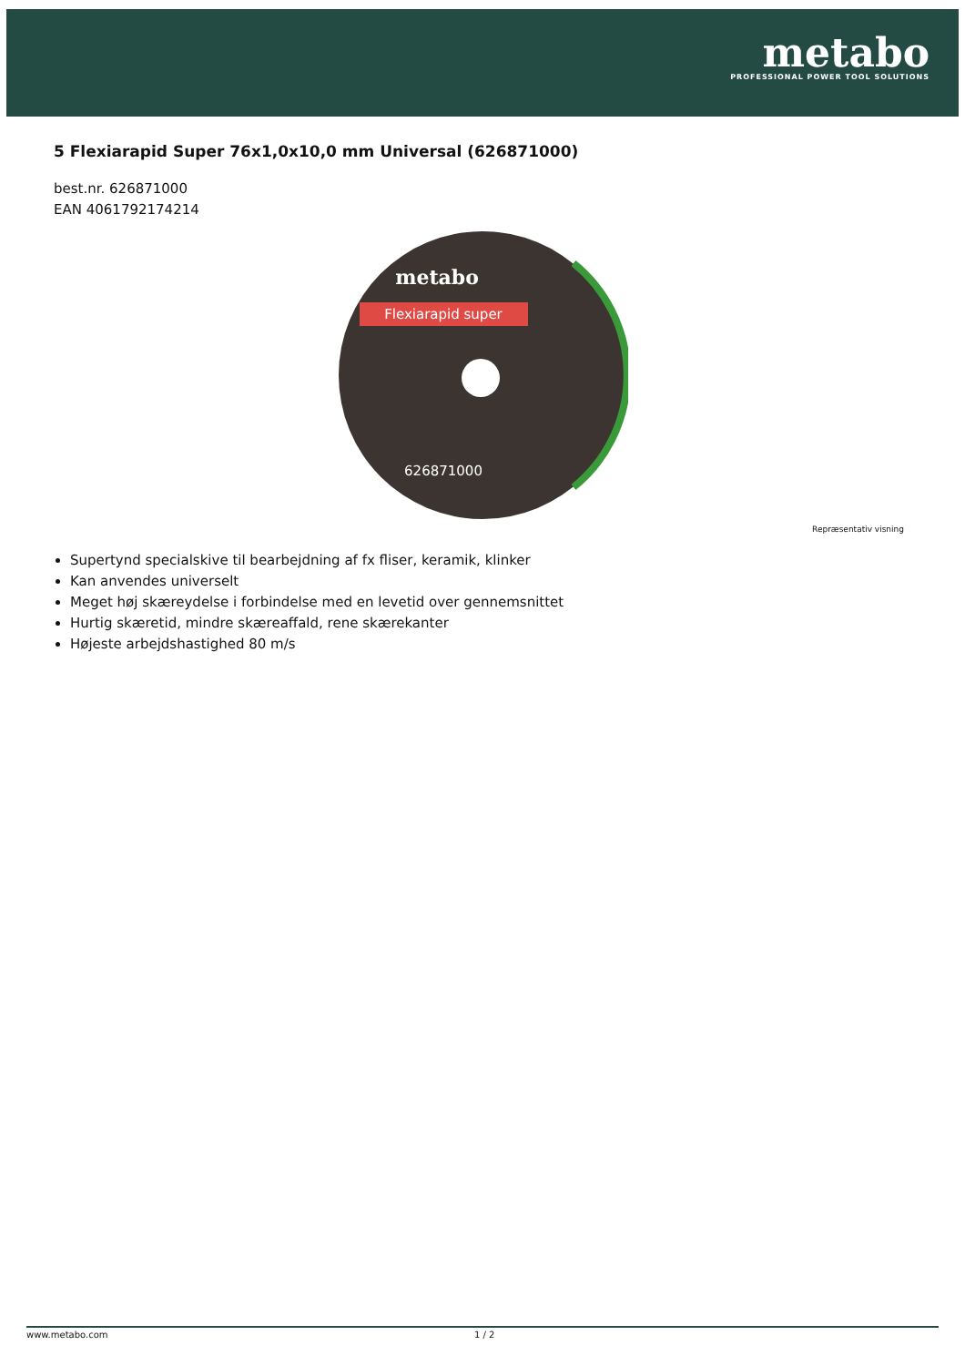metabo
PROFESSIONAL POWER TOOL SOLUTIONS
5 Flexiarapid Super 76x1,0x10,0 mm Universal (626871000)
best.nr. 626871000
EAN 4061792174214
Flexiarapid super
metabo
626871000
Repræsentativ visning
Supertynd specialskive til bearbejdning af fx fliser, keramik, klinker
Kan anvendes universelt
Meget høj skæreydelse i forbindelse med en levetid over gennemsnittet
Hurtig skæretid, mindre skæreaffald, rene skærekanter
Højeste arbejdshastighed 80 m/s
www.metabo.com 1 / 2